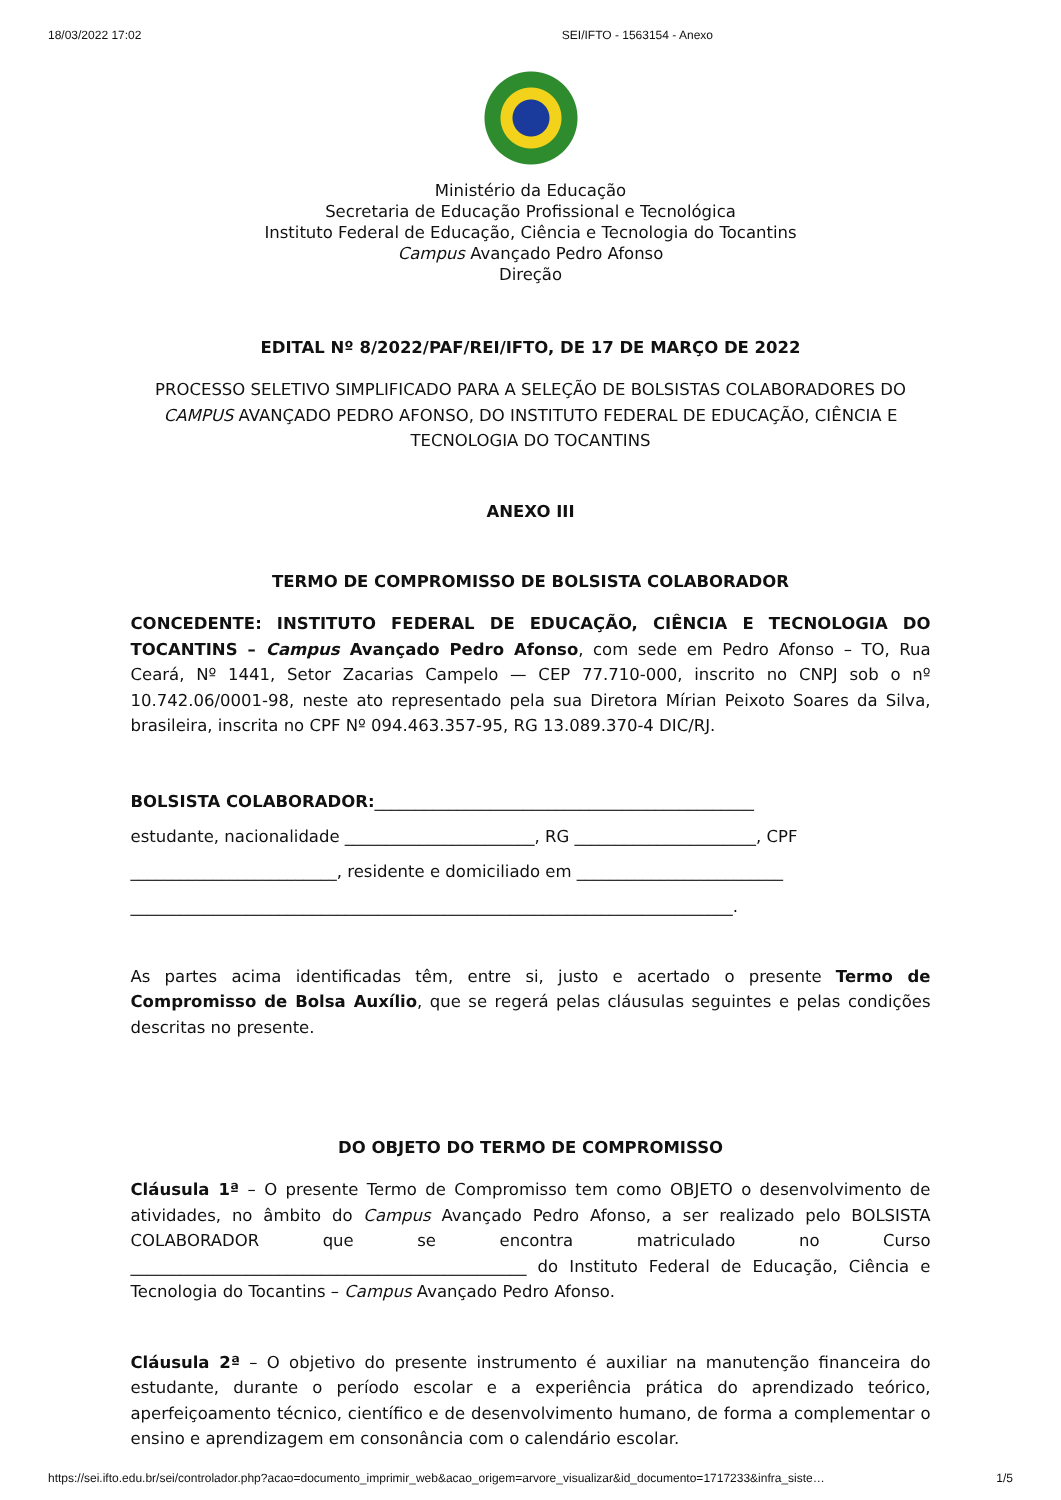18/03/2022 17:02 SEI/IFTO - 1563154 - Anexo
Ministério da Educação
Secretaria de Educação Profissional e Tecnológica
Instituto Federal de Educação, Ciência e Tecnologia do Tocantins
Campus Avançado Pedro Afonso
Direção
EDITAL Nº 8/2022/PAF/REI/IFTO, DE 17 DE MARÇO DE 2022
PROCESSO SELETIVO SIMPLIFICADO PARA A SELEÇÃO DE BOLSISTAS COLABORADORES DO CAMPUS AVANÇADO PEDRO AFONSO, DO INSTITUTO FEDERAL DE EDUCAÇÃO, CIÊNCIA E TECNOLOGIA DO TOCANTINS
ANEXO III
TERMO DE COMPROMISSO DE BOLSISTA COLABORADOR
CONCEDENTE: INSTITUTO FEDERAL DE EDUCAÇÃO, CIÊNCIA E TECNOLOGIA DO TOCANTINS – Campus Avançado Pedro Afonso, com sede em Pedro Afonso – TO, Rua Ceará, Nº 1441, Setor Zacarias Campelo — CEP 77.710-000, inscrito no CNPJ sob o nº 10.742.06/0001-98, neste ato representado pela sua Diretora Mírian Peixoto Soares da Silva, brasileira, inscrita no CPF Nº 094.463.357-95, RG 13.089.370-4 DIC/RJ.
BOLSISTA COLABORADOR:______________________________________________
estudante, nacionalidade _______________________, RG ______________________, CPF
_________________________, residente e domiciliado em _________________________
_________________________________________________________________________.
As partes acima identificadas têm, entre si, justo e acertado o presente Termo de Compromisso de Bolsa Auxílio, que se regerá pelas cláusulas seguintes e pelas condições descritas no presente.
DO OBJETO DO TERMO DE COMPROMISSO
Cláusula 1ª – O presente Termo de Compromisso tem como OBJETO o desenvolvimento de atividades, no âmbito do Campus Avançado Pedro Afonso, a ser realizado pelo BOLSISTA COLABORADOR que se encontra matriculado no Curso ________________________________________________ do Instituto Federal de Educação, Ciência e Tecnologia do Tocantins – Campus Avançado Pedro Afonso.
Cláusula 2ª – O objetivo do presente instrumento é auxiliar na manutenção financeira do estudante, durante o período escolar e a experiência prática do aprendizado teórico, aperfeiçoamento técnico, científico e de desenvolvimento humano, de forma a complementar o ensino e aprendizagem em consonância com o calendário escolar.
https://sei.ifto.edu.br/sei/controlador.php?acao=documento_imprimir_web&acao_origem=arvore_visualizar&id_documento=1717233&infra_siste… 1/5